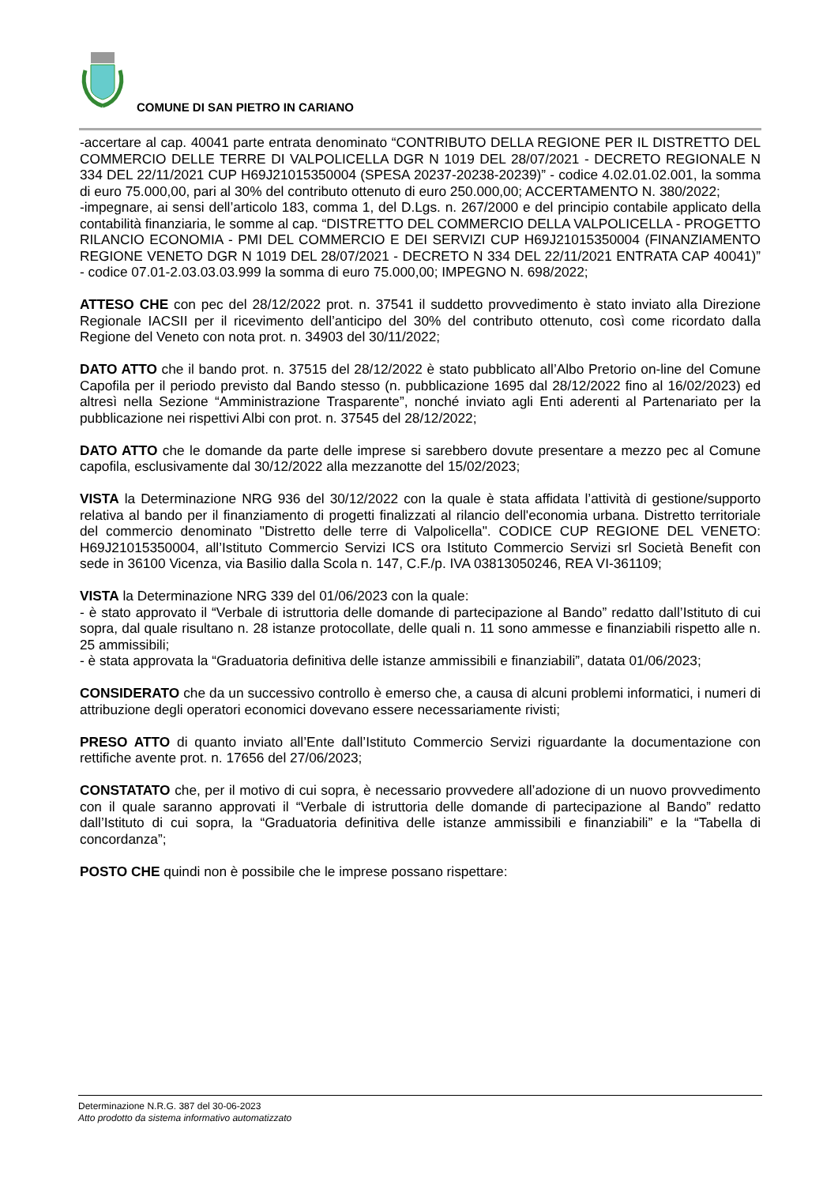COMUNE DI SAN PIETRO IN CARIANO
-accertare al cap. 40041 parte entrata denominato “CONTRIBUTO DELLA REGIONE PER IL DISTRETTO DEL COMMERCIO DELLE TERRE DI VALPOLICELLA DGR N 1019 DEL 28/07/2021 - DECRETO REGIONALE N 334 DEL 22/11/2021 CUP H69J21015350004 (SPESA 20237-20238-20239)” - codice 4.02.01.02.001, la somma di euro 75.000,00, pari al 30% del contributo ottenuto di euro 250.000,00; ACCERTAMENTO N. 380/2022;
-impegnare, ai sensi dell’articolo 183, comma 1, del D.Lgs. n. 267/2000 e del principio contabile applicato della contabilità finanziaria, le somme al cap. “DISTRETTO DEL COMMERCIO DELLA VALPOLICELLA - PROGETTO RILANCIO ECONOMIA - PMI DEL COMMERCIO E DEI SERVIZI CUP H69J21015350004 (FINANZIAMENTO REGIONE VENETO DGR N 1019 DEL 28/07/2021 - DECRETO N 334 DEL 22/11/2021 ENTRATA CAP 40041)” - codice 07.01-2.03.03.03.999 la somma di euro 75.000,00; IMPEGNO N. 698/2022;
ATTESO CHE con pec del 28/12/2022 prot. n. 37541 il suddetto provvedimento è stato inviato alla Direzione Regionale IACSII per il ricevimento dell’anticipo del 30% del contributo ottenuto, così come ricordato dalla Regione del Veneto con nota prot. n. 34903 del 30/11/2022;
DATO ATTO che il bando prot. n. 37515 del 28/12/2022 è stato pubblicato all’Albo Pretorio on-line del Comune Capofila per il periodo previsto dal Bando stesso (n. pubblicazione 1695 dal 28/12/2022 fino al 16/02/2023) ed altresì nella Sezione “Amministrazione Trasparente”, nonché inviato agli Enti aderenti al Partenariato per la pubblicazione nei rispettivi Albi con prot. n. 37545 del 28/12/2022;
DATO ATTO che le domande da parte delle imprese si sarebbero dovute presentare a mezzo pec al Comune capofila, esclusivamente dal 30/12/2022 alla mezzanotte del 15/02/2023;
VISTA la Determinazione NRG 936 del 30/12/2022 con la quale è stata affidata l’attività di gestione/supporto relativa al bando per il finanziamento di progetti finalizzati al rilancio dell'economia urbana. Distretto territoriale del commercio denominato "Distretto delle terre di Valpolicella". CODICE CUP REGIONE DEL VENETO: H69J21015350004, all’Istituto Commercio Servizi ICS ora Istituto Commercio Servizi srl Società Benefit con sede in 36100 Vicenza, via Basilio dalla Scola n. 147, C.F./p. IVA 03813050246, REA VI-361109;
VISTA la Determinazione NRG 339 del 01/06/2023 con la quale:
- è stato approvato il “Verbale di istruttoria delle domande di partecipazione al Bando” redatto dall’Istituto di cui sopra, dal quale risultano n. 28 istanze protocollate, delle quali n. 11 sono ammesse e finanziabili rispetto alle n. 25 ammissibili;
- è stata approvata la “Graduatoria definitiva delle istanze ammissibili e finanziabili”, datata 01/06/2023;
CONSIDERATO che da un successivo controllo è emerso che, a causa di alcuni problemi informatici, i numeri di attribuzione degli operatori economici dovevano essere necessariamente rivisti;
PRESO ATTO di quanto inviato all’Ente dall’Istituto Commercio Servizi riguardante la documentazione con rettifiche avente prot. n. 17656 del 27/06/2023;
CONSTATATO che, per il motivo di cui sopra, è necessario provvedere all’adozione di un nuovo provvedimento con il quale saranno approvati il “Verbale di istruttoria delle domande di partecipazione al Bando” redatto dall’Istituto di cui sopra, la “Graduatoria definitiva delle istanze ammissibili e finanziabili” e la “Tabella di concordanza”;
POSTO CHE quindi non è possibile che le imprese possano rispettare:
Determinazione N.R.G. 387 del 30-06-2023
Atto prodotto da sistema informativo automatizzato